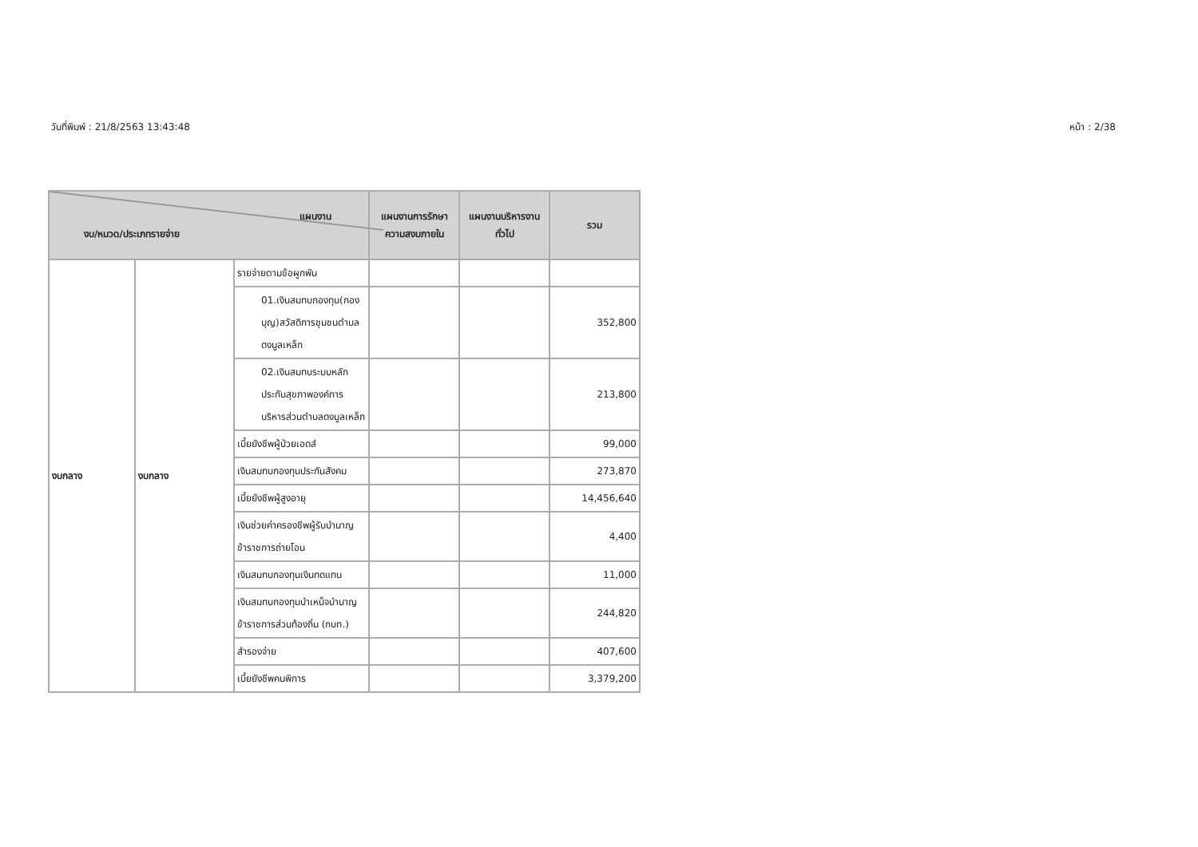วันที่พิมพ์ : 21/8/2563 13:43:48 หน้า : 2/38
| แผนงาน งบ/หมวด/ประเภทรายจ่าย | | | แผนงานการรักษาความสงบภายใน | แผนงานบริหารงานทั่วไป | รวม |
| --- | --- | --- | --- | --- | --- |
| งบกลาง | งบกลาง | รายจ่ายตามข้อผูกพัน | | | |
| | | 01.เงินสมทบกองทุน(กองบุญ)สวัสดิการชุมชนตำบลดงมูลเหล็ก | | | 352,800 |
| | | 02.เงินสมทบระบบหลักประกันสุขภาพองค์การบริหารส่วนตำบลดงมูลเหล็ก | | | 213,800 |
| | | เบี้ยยังชีพผู้ป่วยเอดส์ | | | 99,000 |
| | | เงินสมทบกองทุนประกันสังคม | | | 273,870 |
| | | เบี้ยยังชีพผู้สูงอายุ | | | 14,456,640 |
| | | เงินช่วยค่าครองชีพผู้รับบำนาญข้าราชการถ่ายโอน | | | 4,400 |
| | | เงินสมทบกองทุนเงินทดแทน | | | 11,000 |
| | | เงินสมทบกองทุนบำเหน็จบำนาญข้าราชการส่วนท้องถิ่น (กบท.) | | | 244,820 |
| | | สำรองจ่าย | | | 407,600 |
| | | เบี้ยยังชีพคนพิการ | | | 3,379,200 |